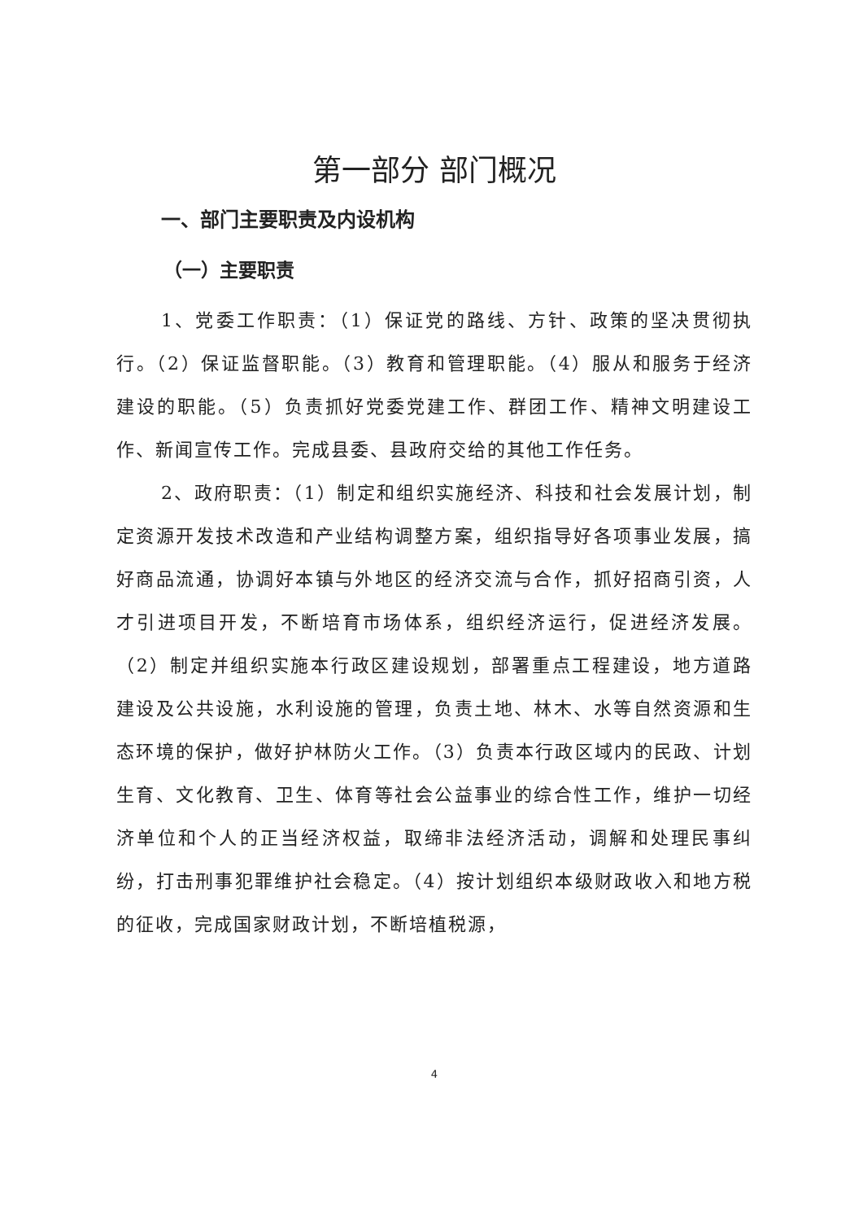第一部分 部门概况
一、部门主要职责及内设机构
（一）主要职责
1、党委工作职责：（1）保证党的路线、方针、政策的坚决贯彻执行。（2）保证监督职能。（3）教育和管理职能。（4）服从和服务于经济建设的职能。（5）负责抓好党委党建工作、群团工作、精神文明建设工作、新闻宣传工作。完成县委、县政府交给的其他工作任务。
2、政府职责：（1）制定和组织实施经济、科技和社会发展计划，制定资源开发技术改造和产业结构调整方案，组织指导好各项事业发展，搞好商品流通，协调好本镇与外地区的经济交流与合作，抓好招商引资，人才引进项目开发，不断培育市场体系，组织经济运行，促进经济发展。（2）制定并组织实施本行政区建设规划，部署重点工程建设，地方道路建设及公共设施，水利设施的管理，负责土地、林木、水等自然资源和生态环境的保护，做好护林防火工作。（3）负责本行政区域内的民政、计划生育、文化教育、卫生、体育等社会公益事业的综合性工作，维护一切经济单位和个人的正当经济权益，取缔非法经济活动，调解和处理民事纠纷，打击刑事犯罪维护社会稳定。（4）按计划组织本级财政收入和地方税的征收，完成国家财政计划，不断培植税源，
4